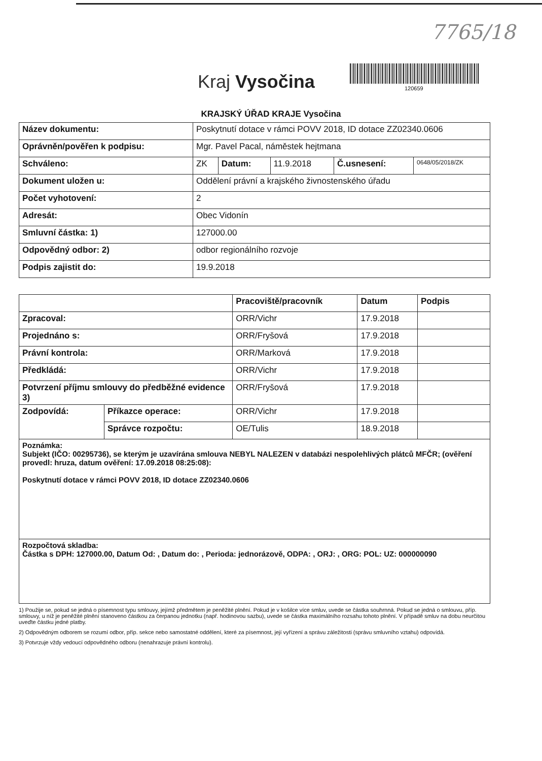7765/18
Kraj Vysočina 120659
KRAJSKÝ ÚŘAD KRAJE Vysočina
| Název dokumentu: | Poskytnutí dotace v rámci POVV 2018, ID dotace ZZ02340.0606 | | | | |
| Oprávněn/pověřen k podpisu: | Mgr. Pavel Pacal, náměstek hejtmana | | | | |
| Schváleno: | ZK | Datum: | 11.9.2018 | Č.usnesení: | 0648/05/2018/ZK |
| Dokument uložen u: | Oddělení právní a krajského živnostenského úřadu | | | | |
| Počet vyhotovení: | 2 | | | | |
| Adresát: | Obec Vidonín | | | | |
| Smluvní částka: 1) | 127000.00 | | | | |
| Odpovědný odbor: 2) | odbor regionálního rozvoje | | | | |
| Podpis zajistit do: | 19.9.2018 | | | | |
| | | Pracoviště/pracovník | Datum | Podpis |
| --- | --- | --- | --- | --- |
| Zpracoval: | | ORR/Vichr | 17.9.2018 | |
| Projednáno s: | | ORR/Fryšová | 17.9.2018 | |
| Právní kontrola: | | ORR/Marková | 17.9.2018 | |
| Předkládá: | | ORR/Vichr | 17.9.2018 | |
| Potvrzení příjmu smlouvy do předběžné evidence 3) | | ORR/Fryšová | 17.9.2018 | |
| Zodpovídá: | Příkazce operace: | ORR/Vichr | 17.9.2018 | |
| | Správce rozpočtu: | OE/Tulis | 18.9.2018 | |
| Poznámka: Subjekt (IČO: 00295736), se kterým je uzavírána smlouva NEBYL NALEZEN v databázi nespolehlivých plátců MFČR; (ověření provedl: hruza, datum ověření: 17.09.2018 08:25:08): Poskytnutí dotace v rámci POVV 2018, ID dotace ZZ02340.0606 | | | | |
| Rozpočtová skladba: Částka s DPH: 127000.00, Datum Od: , Datum do: , Perioda: jednorázově, ODPA: , ORJ: , ORG: POL: UZ: 000000090 | | | | |
1) Použije se, pokud se jedná o písemnost typu smlouvy, jejímž předmětem je peněžité plnění. Pokud je v košilce více smluv, uvede se částka souhrnná. Pokud se jedná o smlouvu, příp. smlouvy, u níž je peněžité plnění stanoveno částkou za čerpanou jednotku (např. hodinovou sazbu), uvede se částka maximálního rozsahu tohoto plnění. V případě smluv na dobu neurčitou uveďte částku jedné platby.
2) Odpovědným odborem se rozumí odbor, příp. sekce nebo samostatné oddělení, které za písemnost, její vyřízení a správu záležitosti (správu smluvního vztahu) odpovídá.
3) Potvrzuje vždy vedoucí odpovědného odboru (nenahrazuje právní kontrolu).